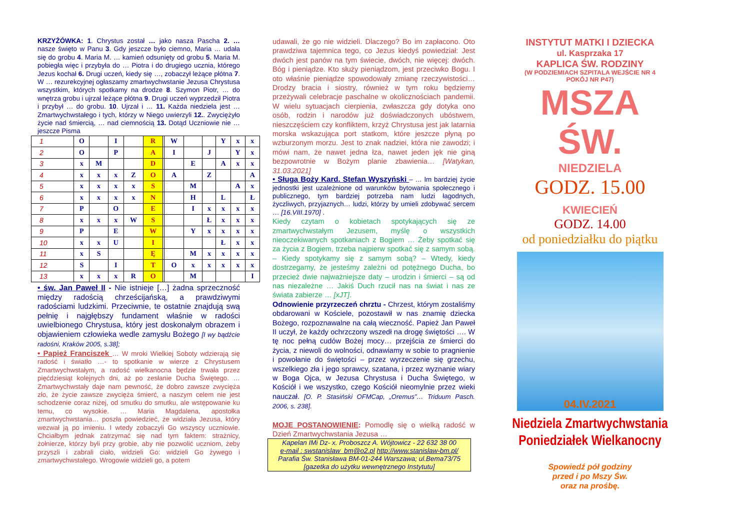KRZYŻÓWKA: 1. Chrystus został … jako nasza Pascha 2. … nasze święto w Panu 3. Gdy jeszcze było ciemno, Maria … udała się do grobu 4. Maria M. … kamień odsunięty od grobu 5. Maria M. pobiegła więc i przybyła do … Piotra i do drugiego ucznia, którego Jezus kochał 6. Drugi uczeń, kiedy się …, zobaczył leżące płótna 7. W … rezurekcyjnej ogłaszamy zmartwychwstanie Jezusa Chrystusa wszystkim, których spotkamy na drodze 8. Szymon Piotr, … do wnętrza grobu i ujrzał leżące płótna 9. Drugi uczeń wyprzedził Piotra i przybył … do grobu. 10. Ujrzał i … 11. Każda niedziela jest … Zmartwychwstałego i tych, którzy w Niego uwierzyli 12.. Zwyciężyło życie nad śmiercią, … nad ciemnością 13. Dotąd Uczniowie nie … jeszcze Pisma
| 1 | O | | I | | R | | W | | | Y | x | x |
| 2 | O | | P | | A | | I | | J | | Y | x |
| 3 | x | M | | | D | | | E | | A | x | x |
| 4 | x | x | x | Z | O | | A | | Z | | | A |
| 5 | x | x | x | x | S | | | M | | | A | x |
| 6 | x | x | x | x | N | | | H | | L | | Ł |
| 7 | P | | O | | E | | | I | x | x | x | x |
| 8 | x | x | x | W | S | | | | Ł | x | x | x |
| 9 | P | | E | | W | | | Y | x | x | x | x |
| 10 | x | x | U | | I | | | | | Ł | x | x |
| 11 | x | S | | | Ę | | | M | x | x | x | x |
| 12 | S | | I | | T | | O | x | x | x | x | x |
| 13 | x | x | x | R | O | | | M | | | | I |
• św. Jan Paweł II - Nie istnieje […] żadna sprzeczność między radością chrześcijańską, a prawdziwymi radościami ludzkimi. Przeciwnie, te ostatnie znajdują swą pełnię i najgłębszy fundament właśnie w radości uwielbionego Chrystusa, który jest doskonałym obrazem i objawieniem człowieka wedle zamysłu Bożego [I wy bądźcie radośni, Kraków 2005, s.38];
• Papież Franciszek … W mroki Wielkiej Soboty wdzierają się radość i światło …- to spotkanie w wierze z Chrystusem Zmartwychwstałym, a radość wielkanocna będzie trwała przez pięćdziesiąt kolejnych dni, aż po zesłanie Ducha Świętego. … Zmartwychwstały daje nam pewność, że dobro zawsze zwycięża zło, że życie zawsze zwycięża śmierć, a naszym celem nie jest schodzenie coraz niżej, od smutku do smutku, ale wstępowanie ku temu, co wysokie. … Maria Magdalena, apostołka zmartwychwstania… poszła powiedzieć, że widziała Jezusa, który wezwał ją po imieniu. I wtedy zobaczyli Go wszyscy uczniowie. Chciałbym jednak zatrzymać się nad tym faktem: strażnicy, żołnierze, którzy byli przy grobie, aby nie pozwolić uczniom, żeby przyszli i zabrali ciało, widzieli Go: widzieli Go żywego i zmartwychwstałego. Wrogowie widzieli go, a potem
udawali, że go nie widzieli. Dlaczego? Bo im zapłacono. Oto prawdziwa tajemnica tego, co Jezus kiedyś powiedział: Jest dwóch jest panów na tym świecie, dwóch, nie więcej: dwóch. Bóg i pieniądze. Kto służy pieniądzom, jest przeciwko Bogu. I oto właśnie pieniądze spowodowały zmianę rzeczywistości… Drodzy bracia i siostry, również w tym roku będziemy przeżywali celebracje paschalne w okolicznościach pandemii. W wielu sytuacjach cierpienia, zwłaszcza gdy dotyka ono osób, rodzin i narodów już doświadczonych ubóstwem, nieszczęściem czy konfliktem, krzyż Chrystusa jest jak latarnia morska wskazująca port statkom, które jeszcze płyną po wzburzonym morzu. Jest to znak nadziei, która nie zawodzi; i mówi nam, że nawet jedna łza, nawet jeden jęk nie giną bezpowrotnie w Bożym planie zbawienia… [Watykan, 31.03.2021]
• Sługa Boży Kard. Stefan Wyszyński – … Im bardziej życie jednostki jest uzależnione od warunków bytowania społecznego i publicznego, tym bardziej potrzeba nam ludzi łagodnych, życzliwych, przyjaznych… ludzi, którzy by umieli zdobywać sercem … [16.VIII.1970] .
Kiedy czytam o kobietach spotykających się ze zmartwychwstałym Jezusem, myślę o wszystkich nieoczekiwanych spotkaniach z Bogiem … Żeby spotkać się za życia z Bogiem, trzeba najpierw spotkać się z samym sobą. – Kiedy spotykamy się z samym sobą? – Wtedy, kiedy dostrzegamy, że jesteśmy zależni od potężnego Ducha, bo przecież dwie najważniejsze daty – urodzin i śmierci – są od nas niezależne … Jakiś Duch rzucił nas na świat i nas ze świata zabierze … [xJT].
Odnowienie przyrzeczeń chrztu - Chrzest, którym zostaliśmy obdarowani w Kościele, pozostawił w nas znamię dziecka Bożego, rozpoznawalne na całą wieczność. Papież Jan Paweł II uczył, że każdy ochrzczony wszedł na drogę świętości …. W tę noc pełną cudów Bożej mocy… przejścia ze śmierci do życia, z niewoli do wolności, odnawiamy w sobie to pragnienie i powołanie do świętości – przez wyrzeczenie się grzechu, wszelkiego zła i jego sprawcy, szatana, i przez wyznanie wiary w Boga Ojca, w Jezusa Chrystusa i Ducha Świętego, w Kościół i we wszystko, czego Kościół nieomylnie przez wieki nauczał. [O. P. Stasiński OFMCap, „Oremus”… Triduum Pasch. 2006, s. 238].
MOJE POSTANOWIENIE: Pomodlę się o wielką radość w Dzień Zmartwychwstania Jezusa …
Kapelan IMi Dz- x. Proboszcz A. Wójtowicz - 22 632 38 00
e-mail : swstanislaw_bm@o2.pl http://www.stanislaw-bm.pl/
Parafia Św. Stanisława BM-01-244 Warszawa; ul.Bema73/75
[gazetka do użytku wewnętrznego Instytutu]
INSTYTUT MATKI I DZIECKA
ul. Kasprzaka 17
KAPLICA ŚW. RODZINY
(W PODZIEMIACH SZPITALA WEJŚCIE NR 4
POKÓJ NR P47)
MSZA ŚW.
NIEDZIELA
GODZ. 15.00
KWIECIEŃ
GODZ. 14.00
od poniedziałku do piątku
04.IV.2021
Niedziela Zmartwychwstania
Poniedziałek Wielkanocny
Spowiedź pół godziny
przed i po Mszy Św.
oraz na prośbę.